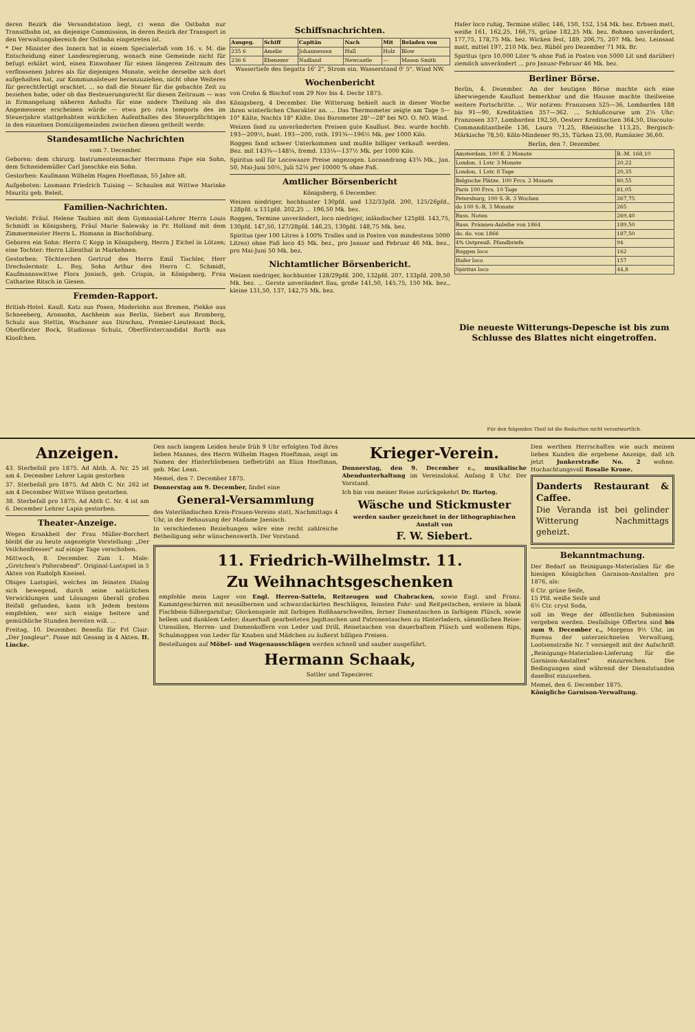deren Bezirk die Versandstation liegt, c) wenn die Ostbahn nur Transitbahn ist, an diejenige Commission, in deren Bezirk der Transport in den Verwaltungsbereich der Ostbahn eingetreten ist.
* Der Minister des Innern hat in einem Specialerlaß vom 16. v. M. die Entscheidung einer Landesregierung, wonach eine Gemeinde nicht für befugt erklärt wird, einen Einwohner für einen längeren Zeitraum des verflossenen Jahres als für diejenigen Monate, welche derselbe sich dort aufgehalten hat, zur Kommunalsteuer heranzuziehen, nicht ohne Weiteres für gerechtfertigt erachtet. ... so daß die Steuer für die gebachte Zeit zu beziehen habe, oder ob das Besteuerungsrecht für diesen Zeitraum — was in Ermangelung näheren Anhalts für eine andere Theilung als das Angemessene erscheinen würde — etwa pro rata temporis des im Steuerjahre stattgehabten wirklichen Aufenthaltes des Steuerpflichtigen in den einzelnen Domizilgemeinden zwischen diesen getheilt werde.
Standesamtliche Nachrichten
vom 7. December.
Geboren: dem chirurg. Instrumentenmacher Herrmann Pape ein Sohn, dem Schneidemüller Carl Jaeschke ein Sohn.
Gestorben: Kaufmann Wilhelm Hagen Hoeftman, 55 Jahre alt.
Aufgeboten: Losmann Friedrich Tuising — Schaulen mit Wittwe Marinke Mauritz geb. Beleit.
Familien-Nachrichten.
Verlobt: Fräul. Helene Taubien mit dem Gymnasial-Lehrer Herrn Louis Schmidt in Königsberg, Fräul Marie Salewsky in Pr. Holland mit dem Zimmermeister Herrn L. Homann in Bischofsburg.
Geboren ein Sohn: Herrn C Kopp in Königsberg, Herrn J Eichel in Lötzen; eine Tochter: Herrn Lilienthal in Markehnen.
Gestorben: Töchterchen Gertrud des Herrn Emil Tischler, Herr Drechslermstr. L. Boy, Sohn Arthur des Herrn C. Schmidt, Kaufmannswittwe Flora Jonisch, geb. Crispin, in Königsberg, Frau Catharine Ritsch in Giesen.
Fremden-Rapport.
British-Hotel. Kaufl. Katz aus Posen, Moderiohn aus Bremen, Piekke aus Schneeberg, Aronsohn, Aschheim aus Berlin, Siebert aus Bromberg, Schulz aus Stettin, Wachsner aus Dirschau, Premier-Lieutenant Bock, Oberförster Bock, Studiosus Schulz, Oberförstercandidat Barth aus Kloofchen.
Schiffsnachrichten.
| Ausgeg. | Schiff | Capitän | Nach | Mit | Beladen von |
| --- | --- | --- | --- | --- | --- |
| 235 6 | Amelie | Johannessen | Hull | Holz | Blow |
| 236 6 | Ebenezer | Nadland | Newcastle | — | Mason Smith |
Wassertiefe des Segatts 16' 2", Strom ein. Wasserstand 0' 5". Wind NW.
Wochenbericht
von Crohn & Bischof vom 29 Nov bis 4. Decbr 1875.
Königsberg, 4 December. Die Witterung behielt auch in dieser Woche ihren winterlichen Charakter an. ... Das Thermometer zeigte am Tage 5—10° Kälte, Nachts 18° Kälte. Das Barometer 28¹—28⁹ bei NO. O. NO. Wind.
Weizen fand zu unveränderten Preisen gute Kauflust. Bez. wurde hochb. 193—209½, bunt. 193—200, roth. 191¾—196½ Mk. per 1000 Kilo.
Roggen fand schwer Unterkommen und mußte billiger verkauft werden. Bez. mit 143¾—148¼, fremd. 133¼—137½ Mk. per 1000 Kilo.
Spiritus soll für Locowaare Preise angezogen. Locoandrang 43¾ Mk., Jan. 50, Mai-Juni 50½, Juli 52¼ per 10000 % ohne Faß.
Amtlicher Börsenbericht
Königsberg, 6 December.
Weizen niedriger, hochbunter 130pfd. und 132/33pfd. 200, 125/26pfd., 128pfd. u 131pfd. 202,25 ... 196,50 Mk. bez.
Roggen, Termine unverändert, loco niedriger, inländischer 125pfd. 143,75, 130pfd. 147,50, 127/28pfd. 146,25, 130pfd. 148,75 Mk. bez.
Spiritus (per 100 Litres à 100% Tralles und in Posten von mindestens 5000 Litres) ohne Faß loco 45 Mk. bez., pro Januar und Februar 46 Mk. bez., pro Mai-Juni 50 Mk. bez.
Nichtamtlicher Börsenbericht.
Weizen niedriger, hochbunter 128/29pfd. 200, 132pfd. 207, 133pfd. 209,50 Mk. bez. ... Gerste unverändert flau, große 141,50, 145,75, 150 Mk. bez., kleine 131,50, 137, 142,75 Mk. bez.
Hafer loco ruhig, Termine stiller, 146, 150, 152, 154 Mk. bez. Erbsen matt, weiße 161, 162,25, 166,75, grüne 182,25 Mk. bez. Bohnen unverändert, 177,75, 178,75 Mk. bez. Wicken fest, 189, 206,75, 207 Mk. bez. Leinsaat matt, mittel 197, 210 Mk. bez. Rüböl pro Dezember 71 Mk. Br.
Spiritus (pro 10,000 Liter % ohne Faß in Posten von 5000 Lit und darüber) ziemlich unverändert ... pro Januar-Februar 46 Mk. bez.
Berliner Börse.
Berlin, 4. Dezember. An der heutigen Börse machte sich eine überwiegende Kauflust bemerkbar und die Hausse machte theilweise weitere Fortschritte. ... Wir notiren: Franzosen 525—36, Lombarden 188 bis 91—90, Kreditaktien 357—362. ... Schlußcourse um 2¼ Uhr: Franzosen 337, Lombarden 192,50, Oesterr Kreditactien 364,50, Discouto-Commanditantheile 136, Laura 71,25, Rheinische 113,25, Bergisch-Märkische 78,50, Köln-Mindener 95,35, Türken 23,00, Rumänier 36,60.
Berlin, den 7. Dezember.
| Amsterdam, 100 fl. 2 Monate | R.-M. 168,10 |
| London, 1 Lstr. 3 Monate | 20,22 |
| London, 1 Lstr. 8 Tage | 20,35 |
| Belgische Plätze, 100 Frcs. 2 Monate | 80,55 |
| Paris 100 Frcs. 10 Tage | 81,05 |
| Petersburg, 100 S.-R. 3 Wochen | 267,75 |
| do 100 S.-R. 3 Monate | 265 |
| Russ. Noten | 269,40 |
| Russ. Prämien-Anleihe von 1864 | 189,50 |
| do. do. von 1866 | 187,50 |
| 4% Ostpreuß. Pfandbriefe | 94 |
| Roggen loco | 162 |
| Hafer loco | 157 |
| Spiritus loco | 44,8 |
Die neueste Witterungs-Depesche ist bis zum Schlusse des Blattes nicht eingetroffen.
Für den folgenden Theil ist die Redaction nicht verantwortlich.
Anzeigen.
43. Sterbefall pro 1875. Ad Abth. A. Nr. 25 ist am 4. December Lehrer Lapin gestorben
37. Sterbefall pro 1875. Ad Abth C. Nr. 262 ist am 4 December Wittwe Wilson gestorben.
38. Sterbefall pro 1875. Ad Abth C. Nr. 4 ist am 6. December Lehrer Lapin gestorben.
Theater-Anzeige.
Wegen Krankheit der Frau Müller-Borchert bleibt die zu heute angezeigte Vorstellung: „Der Veilchenfresser" auf einige Tage verschoben.
Mittwoch, 8. December. Zum 1. Male: „Gretchen's Polterabend". Original-Lustspiel in 5 Akten von Rudolph Kneisel.
Obiges Lustspiel, welches im feinsten Dialog sich bewegend, durch seine natürlichen Verwicklungen und Lösungen überall großen Beifall gefunden, kann ich Jedem bestens empfehlen, wer sich einige heitere und gemüthliche Stunden bereiten will. ...
Freitag, 10. Dezember. Benefiz für Frl Clair: „Der Jongleur". Posse mit Gesang in 4 Akten. H. Lincke.
Den nach langem Leiden heute früh 9 Uhr erfolgten Tod ihres lieben Mannes, des Herrn Wilhelm Hagen Hoeftman, zeigt im Namen der Hinterbliebenen tiefbetrübt an Eliza Hoeftman, geb. Mac Lean.
Memel, den 7. December 1875.
Donnerstag am 9. December, findet eine
General-Versammlung
des Vaterländischen Kreis-Frauen-Vereins statt, Nachmittags 4 Uhr, in der Behausung der Madame Jaenisch.
In verschiedenen Beziehungen wäre eine recht zahlreiche Betheiligung sehr wünschenswerth. Der Vorstand.
Krieger-Verein.
Donnerstag, den 9. December c., musikalische Abendunterhaltung im Vereinslokal. Anfang 8 Uhr. Der Vorstand.
Ich bin von meiner Reise zurückgekehrt Dr. Hartog.
Wäsche und Stickmuster
werden sauber gezeichnet in der lithographischen Anstalt von
F. W. Siebert.
11. Friedrich-Wilhelmstr. 11.
Zu Weihnachtsgeschenken
empfehle mein Lager von Engl. Herren-Satteln, Reitzeugen und Chabracken, sowie Engl. und Franz. Kummtgeschirren mit neusilbernen und schwarzlackirten Beschlägen, feinsten Fahr- und Reitpeitschen, erstere in blank Fischbein-Silbergarnitur; Glockenspiele mit farbigen Roßhaarschweifen, ferner Damentaschen in farbigem Plüsch, sowie hellem und dunklem Leder; dauerhaft gearbeiteten Jagdtaschen und Patronentaschen zu Hinterladern, sämmtlichen Reise-Utensilien, Herren- und Damenkoffern von Leder und Drill, Reisetaschen von dauerhaftem Plüsch und wollenem Rips, Schulmappen von Leder für Knaben und Mädchen zu äußerst billigen Preisen.
Bestellungen auf Möbel- und Wagenausschlägen werden schnell und sauber ausgeführt.
Hermann Schaak,
Sattler und Tapezierer.
Den werthen Herrschaften wie auch meinen lieben Kunden die ergebene Anzeige, daß ich jetzt Junkerstraße No. 2 wohne. Hochachtungsvoll Rosalie Krone.
Danderts Restaurant & Caffee.
Die Veranda ist bei gelinder Witterung Nachmittags geheizt.
Bekanntmachung.
Der Bedarf an Reinigungs-Materialien für die hiesigen Königlichen Garnison-Anstalten pro 1876, als:
6 Ctr. grüne Seife,
15 Pfd. weiße Seife und
6½ Ctr. cryst Soda,
soll im Wege der öffentlichen Submission vergeben werden. Desfallsige Offerten sind bis zum 9. December c., Morgens 9½ Uhr, im Bureau der unterzeichneten Verwaltung, Lootsenstraße Nr. 7 versiegelt mit der Aufschrift „Reinigungs-Materialien-Lieferung für die Garnison-Anstalten" einzureichen. Die Bedingungen sind während der Dienststunden daselbst einzusehen.
Memel, den 6. December 1875.
Königliche Garnison-Verwaltung.